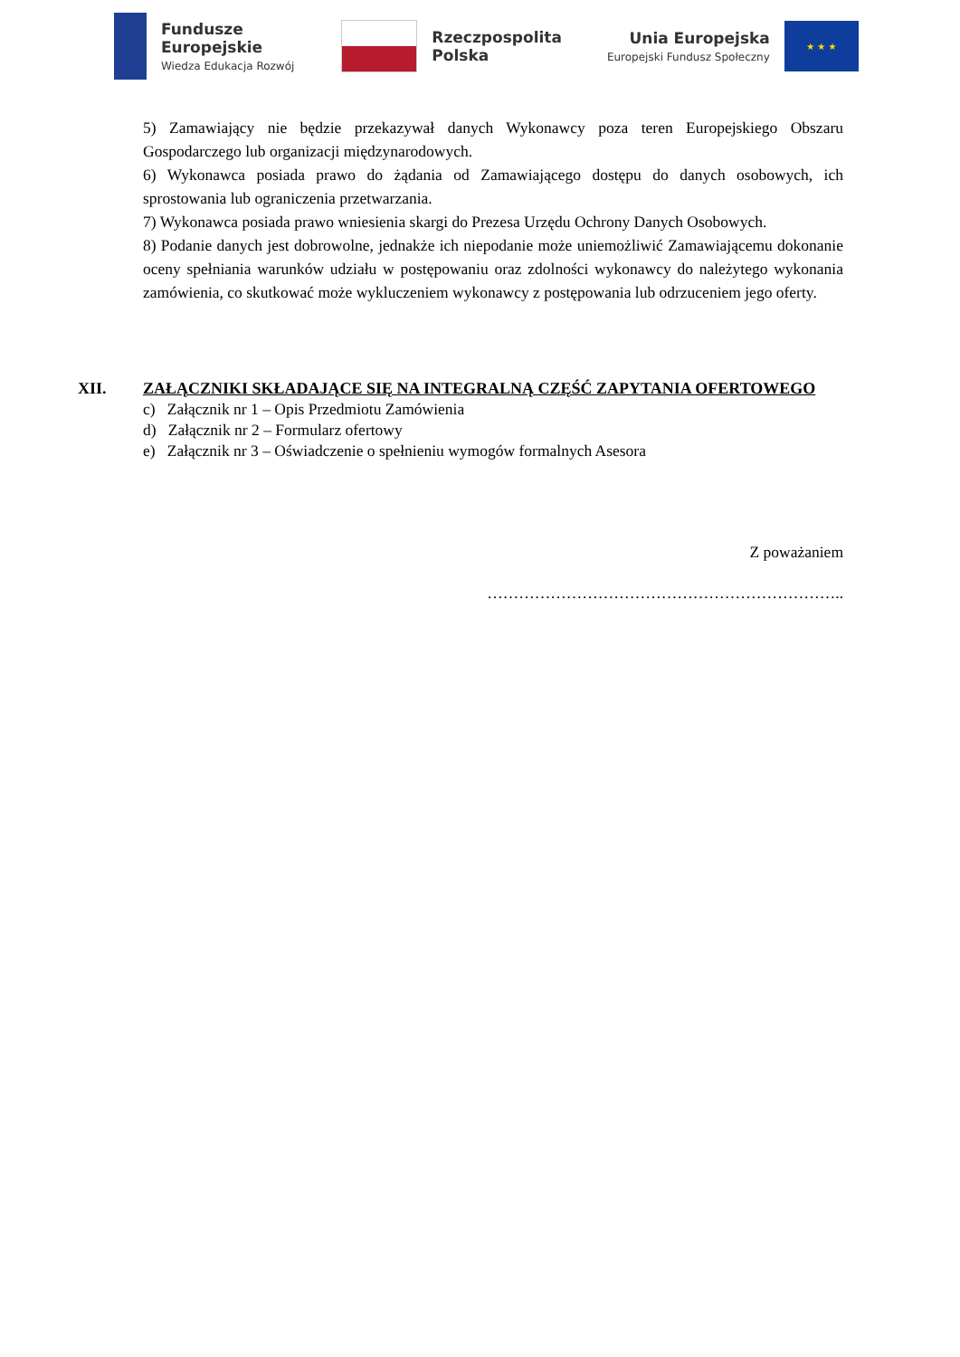Fundusze
Europejskie
Wiedza Edukacja Rozwój
Rzeczpospolita
Polska
Unia Europejska
Europejski Fundusz Społeczny
★ ★ ★
5) Zamawiający nie będzie przekazywał danych Wykonawcy poza teren Europejskiego Obszaru Gospodarczego lub organizacji międzynarodowych.
6) Wykonawca posiada prawo do żądania od Zamawiającego dostępu do danych osobowych, ich sprostowania lub ograniczenia przetwarzania.
7) Wykonawca posiada prawo wniesienia skargi do Prezesa Urzędu Ochrony Danych Osobowych.
8) Podanie danych jest dobrowolne, jednakże ich niepodanie może uniemożliwić Zamawiającemu dokonanie oceny spełniania warunków udziału w postępowaniu oraz zdolności wykonawcy do należytego wykonania zamówienia, co skutkować może wykluczeniem wykonawcy z postępowania lub odrzuceniem jego oferty.
XII. ZAŁĄCZNIKI SKŁADAJĄCE SIĘ NA INTEGRALNĄ CZĘŚĆ ZAPYTANIA OFERTOWEGO
c) Załącznik nr 1 – Opis Przedmiotu Zamówienia
d) Załącznik nr 2 – Formularz ofertowy
e) Załącznik nr 3 – Oświadczenie o spełnieniu wymogów formalnych Asesora
Z poważaniem
…………………………………………………………..